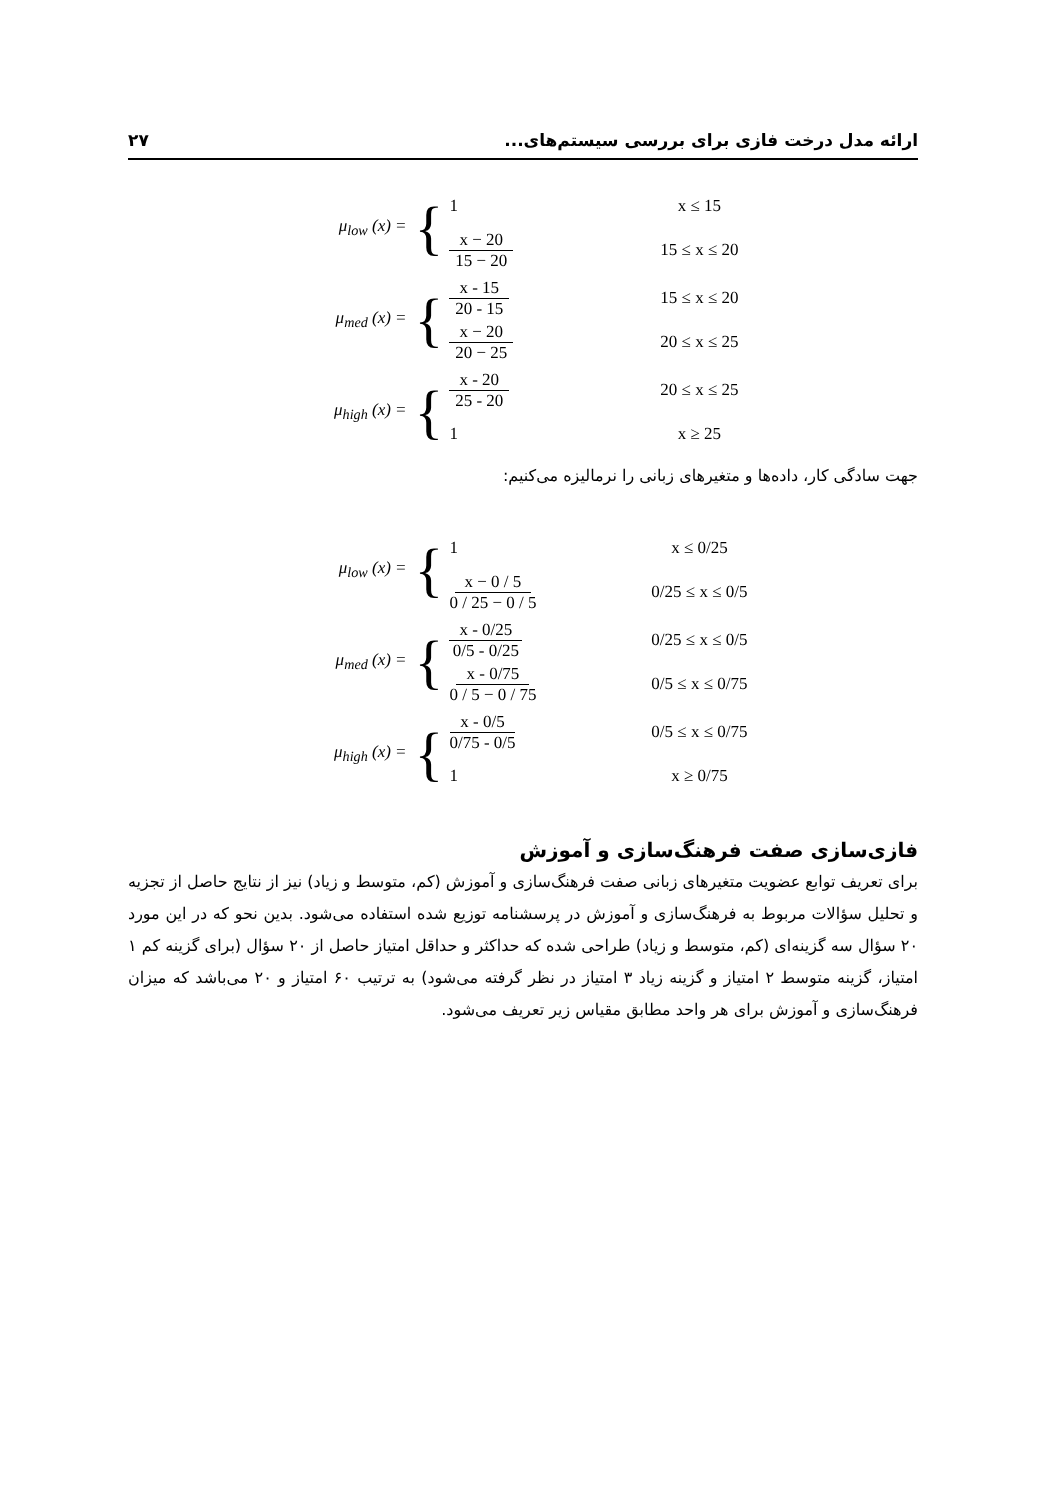۲۷ ارائه مدل درخت فازی برای بررسی سیستم‌های...
μ<sub>low</sub> (x) =
{
1 x ≤ 15
x − 20 15 − 20 15 ≤ x ≤ 20
μ<sub>med</sub> (x) =
{
x - 15 20 - 15 15 ≤ x ≤ 20
x − 20 20 − 25 20 ≤ x ≤ 25
μ<sub>high</sub> (x) =
{
x - 20 25 - 20 20 ≤ x ≤ 25
1 x ≥ 25
جهت سادگی کار، داده‌ها و متغیرهای زبانی را نرمالیزه می‌کنیم:
μ<sub>low</sub> (x) =
{
1 x ≤ 0/25
x − 0 / 5 0 / 25 − 0 / 5
0/25 ≤ x ≤ 0/5
μ<sub>med</sub> (x) =
{
x - 0/25 0/5 - 0/25
0/25 ≤ x ≤ 0/5
x - 0/75 0 / 5 − 0 / 75
0/5 ≤ x ≤ 0/75
μ<sub>high</sub> (x) =
{
x - 0/5 0/75 - 0/5
0/5 ≤ x ≤ 0/75
1 x ≥ 0/75
فازی‌سازی صفت فرهنگ‌سازی و آموزش
برای تعریف توابع عضویت متغیرهای زبانی صفت فرهنگ‌سازی و آموزش (کم، متوسط و زیاد) نیز از نتایج حاصل از تجزیه و تحلیل سؤالات مربوط به فرهنگ‌سازی و آموزش در پرسشنامه توزیع شده استفاده می‌شود. بدین نحو که در این مورد ۲۰ سؤال سه گزینه‌ای (کم، متوسط و زیاد) طراحی شده که حداکثر و حداقل امتیاز حاصل از ۲۰ سؤال (برای گزینه کم ۱ امتیاز، گزینه متوسط ۲ امتیاز و گزینه زیاد ۳ امتیاز در نظر گرفته می‌شود) به ترتیب ۶۰ امتیاز و ۲۰ می‌باشد که میزان فرهنگ‌سازی و آموزش برای هر واحد مطابق مقیاس زیر تعریف می‌شود.